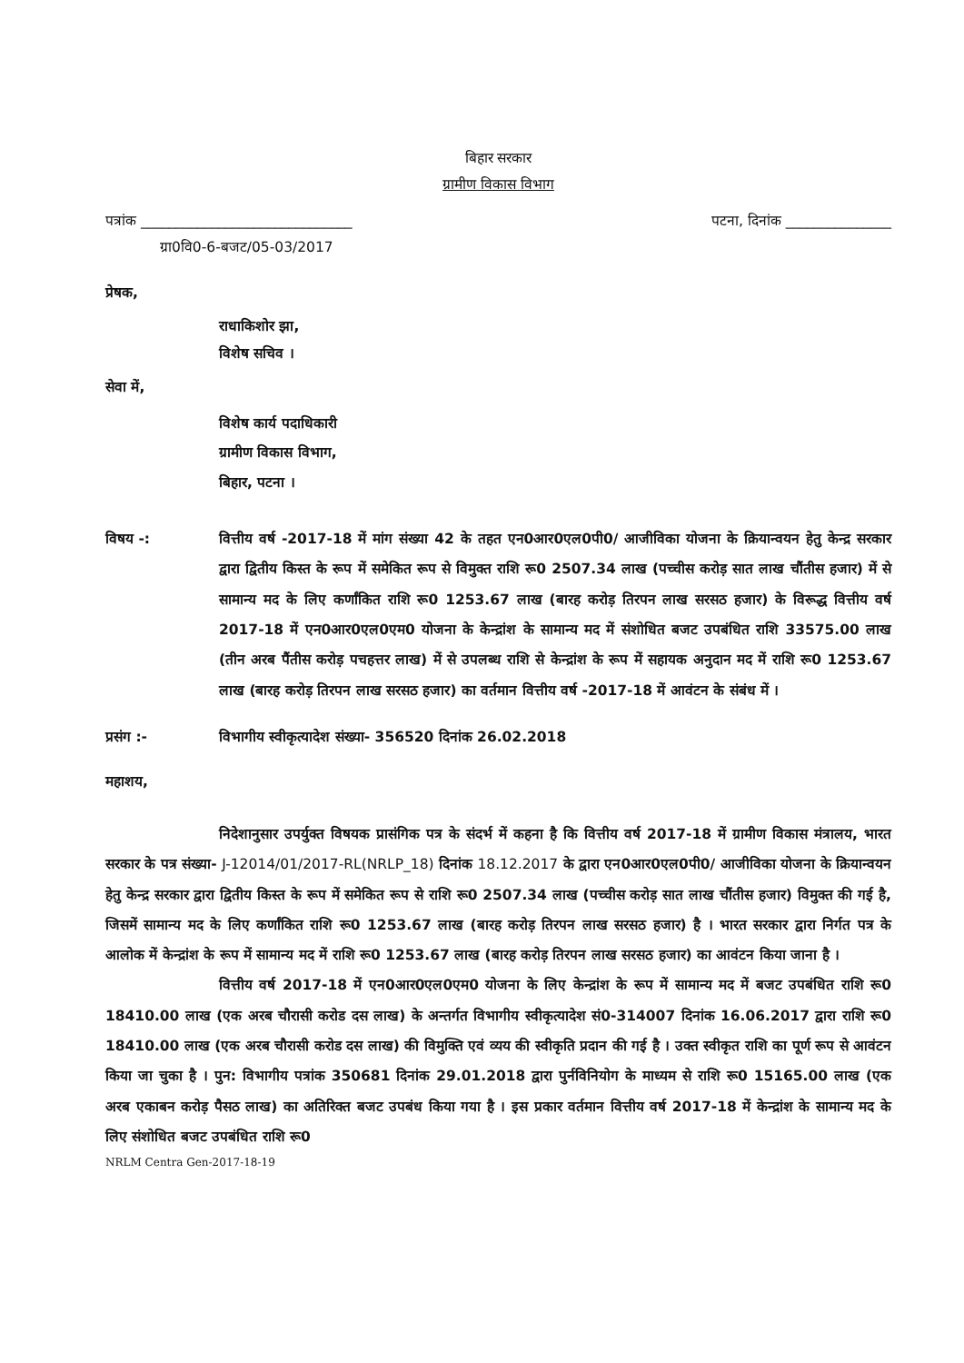बिहार सरकार
ग्रामीण विकास विभाग
पत्रांक ______________________________ पटना, दिनांक _______________
ग्रा0वि0-6-बजट/05-03/2017
प्रेषक,
राधाकिशोर झा,
विशेष सचिव ।
सेवा में,
विशेष कार्य पदाधिकारी
ग्रामीण विकास विभाग,
बिहार, पटना ।
विषय -: वित्तीय वर्ष -2017-18 में मांग संख्या 42 के तहत एन0आर0एल0पी0/ आजीविका योजना के क्रियान्वयन हेतु केन्द्र सरकार द्वारा द्वितीय किस्त के रूप में समेकित रूप से विमुक्त राशि रू0 2507.34 लाख (पच्चीस करोड़ सात लाख चौंतीस हजार) में से सामान्य मद के लिए कर्णांकित राशि रू0 1253.67 लाख (बारह करोड़ तिरपन लाख सरसठ हजार) के विरूद्ध वित्तीय वर्ष 2017-18 में एन0आर0एल0एम0 योजना के केन्द्रांश के सामान्य मद में संशोधित बजट उपबंधित राशि 33575.00 लाख (तीन अरब पैंतीस करोड़ पचहत्तर लाख) में से उपलब्ध राशि से केन्द्रांश के रूप में सहायक अनुदान मद में राशि रू0 1253.67 लाख (बारह करोड़ तिरपन लाख सरसठ हजार) का वर्तमान वित्तीय वर्ष -2017-18 में आवंटन के संबंध में ।
प्रसंग :- विभागीय स्वीकृत्यादेश संख्या- 356520 दिनांक 26.02.2018
महाशय,
निदेशानुसार उपर्युक्त विषयक प्रासंगिक पत्र के संदर्भ में कहना है कि वित्तीय वर्ष 2017-18 में ग्रामीण विकास मंत्रालय, भारत सरकार के पत्र संख्या- J-12014/01/2017-RL(NRLP_18) दिनांक 18.12.2017 के द्वारा एन0आर0एल0पी0/ आजीविका योजना के क्रियान्वयन हेतु केन्द्र सरकार द्वारा द्वितीय किस्त के रूप में समेकित रूप से राशि रू0 2507.34 लाख (पच्चीस करोड़ सात लाख चौंतीस हजार) विमुक्त की गई है, जिसमें सामान्य मद के लिए कर्णांकित राशि रू0 1253.67 लाख (बारह करोड़ तिरपन लाख सरसठ हजार) है । भारत सरकार द्वारा निर्गत पत्र के आलोक में केन्द्रांश के रूप में सामान्य मद में राशि रू0 1253.67 लाख (बारह करोड़ तिरपन लाख सरसठ हजार) का आवंटन किया जाना है ।
वित्तीय वर्ष 2017-18 में एन0आर0एल0एम0 योजना के लिए केन्द्रांश के रूप में सामान्य मद में बजट उपबंधित राशि रू0 18410.00 लाख (एक अरब चौरासी करोड दस लाख) के अन्तर्गत विभागीय स्वीकृत्यादेश सं0-314007 दिनांक 16.06.2017 द्वारा राशि रू0 18410.00 लाख (एक अरब चौरासी करोड दस लाख) की विमुक्ति एवं व्यय की स्वीकृति प्रदान की गई है । उक्त स्वीकृत राशि का पूर्ण रूप से आवंटन किया जा चुका है । पुन: विभागीय पत्रांक 350681 दिनांक 29.01.2018 द्वारा पुर्नविनियोग के माध्यम से राशि रू0 15165.00 लाख (एक अरब एकाबन करोड़ पैसठ लाख) का अतिरिक्त बजट उपबंध किया गया है । इस प्रकार वर्तमान वित्तीय वर्ष 2017-18 में केन्द्रांश के सामान्य मद के लिए संशोधित बजट उपबंधित राशि रू0
NRLM Centra Gen-2017-18-19